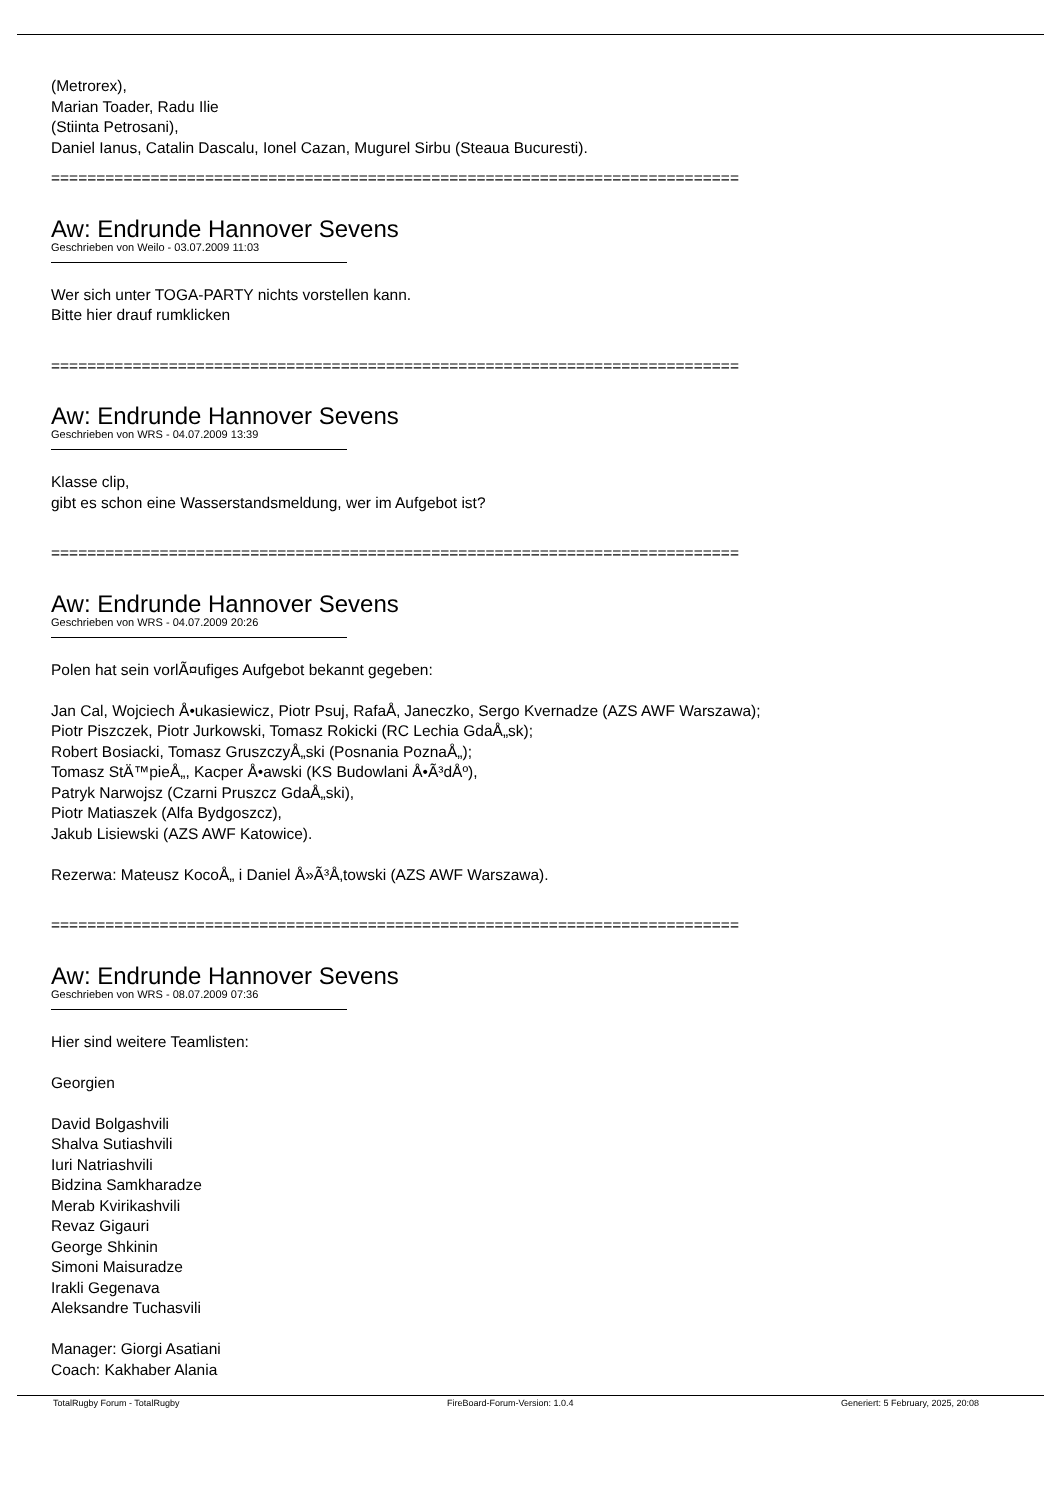(Metrorex),
Marian Toader, Radu Ilie
(Stiinta Petrosani),
Daniel Ianus, Catalin Dascalu, Ionel Cazan, Mugurel Sirbu (Steaua Bucuresti).
============================================================================
Aw: Endrunde Hannover Sevens
Geschrieben von Weilo - 03.07.2009 11:03
Wer sich unter TOGA-PARTY nichts vorstellen kann.
Bitte hier drauf rumklicken
============================================================================
Aw: Endrunde Hannover Sevens
Geschrieben von WRS - 04.07.2009 13:39
Klasse clip,
gibt es schon eine Wasserstandsmeldung, wer im Aufgebot ist?
============================================================================
Aw: Endrunde Hannover Sevens
Geschrieben von WRS - 04.07.2009 20:26
Polen hat sein vorlÃ¤ufiges Aufgebot bekannt gegeben:
Jan Cal, Wojciech Å•ukasiewicz, Piotr Psuj, RafaÅ‚ Janeczko, Sergo Kvernadze (AZS AWF Warszawa);
Piotr Piszczek, Piotr Jurkowski, Tomasz Rokicki (RC Lechia GdaÅ„sk);
Robert Bosiacki, Tomasz GruszczyÅ„ski (Posnania PoznaÅ„);
Tomasz StÄ™pieÅ„, Kacper Å•awski (KS Budowlani Å•Ã³dÅº),
Patryk Narwojsz (Czarni Pruszcz GdaÅ„ski),
Piotr Matiaszek (Alfa Bydgoszcz),
Jakub Lisiewski (AZS AWF Katowice).
Rezerwa: Mateusz KocoÅ„ i Daniel Å»Ã³Å‚towski (AZS AWF Warszawa).
============================================================================
Aw: Endrunde Hannover Sevens
Geschrieben von WRS - 08.07.2009 07:36
Hier sind weitere Teamlisten:
Georgien
David Bolgashvili
Shalva Sutiashvili
Iuri Natriashvili
Bidzina Samkharadze
Merab Kvirikashvili
Revaz Gigauri
George Shkinin
Simoni Maisuradze
Irakli Gegenava
Aleksandre Tuchasvili
Manager: Giorgi Asatiani
Coach: Kakhaber Alania
TotalRugby Forum - TotalRugby FireBoard-Forum-Version: 1.0.4 Generiert: 5 February, 2025, 20:08